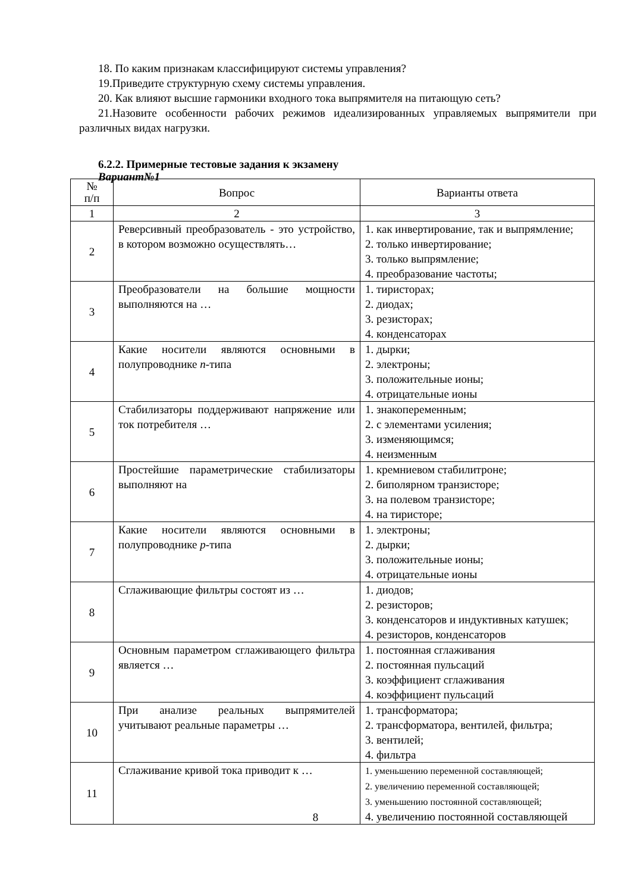18. По каким признакам классифицируют системы управления?
19.Приведите структурную схему системы управления.
20. Как влияют высшие гармоники входного тока выпрямителя на питающую сеть?
21.Назовите особенности рабочих режимов идеализированных управляемых выпрямители при различных видах нагрузки.
6.2.2. Примерные тестовые задания к экзамену
Вариант№1
| № п/п | Вопрос | Варианты ответа |
| --- | --- | --- |
| 1 | 2 | 3 |
| 2 | Реверсивный преобразователь - это устройство, в котором возможно осуществлять… | 1. как инвертирование, так и выпрямление; 2. только инвертирование; 3. только выпрямление; 4. преобразование частоты; |
| 3 | Преобразователи на большие мощности выполняются на … | 1. тиристорах; 2. диодах; 3. резисторах; 4. конденсаторах |
| 4 | Какие носители являются основными в полупроводнике n -типа | 1. дырки; 2. электроны; 3. положительные ионы; 4. отрицательные ионы |
| 5 | Стабилизаторы поддерживают напряжение или ток потребителя … | 1. знакопеременным; 2. с элементами усиления; 3. изменяющимся; 4. неизменным |
| 6 | Простейшие параметрические стабилизаторы выполняют на | 1. кремниевом стабилитроне; 2. биполярном транзисторе; 3. на полевом транзисторе; 4. на тиристоре; |
| 7 | Какие носители являются основными в полупроводнике p -типа | 1. электроны; 2. дырки; 3. положительные ионы; 4. отрицательные ионы |
| 8 | Сглаживающие фильтры состоят из … | 1. диодов; 2. резисторов; 3. конденсаторов и индуктивных катушек; 4. резисторов, конденсаторов |
| 9 | Основным параметром сглаживающего фильтра является … | 1. постоянная сглаживания 2. постоянная пульсаций 3. коэффициент сглаживания 4. коэффициент пульсаций |
| 10 | При анализе реальных выпрямителей учитывают реальные параметры … | 1. трансформатора; 2. трансформатора, вентилей, фильтра; 3. вентилей; 4. фильтра |
| 11 | Сглаживание кривой тока приводит к … | 1. уменьшению переменной составляющей; 2. увеличению переменной составляющей; 3. уменьшению постоянной составляющей; 4. увеличению постоянной составляющей |
8